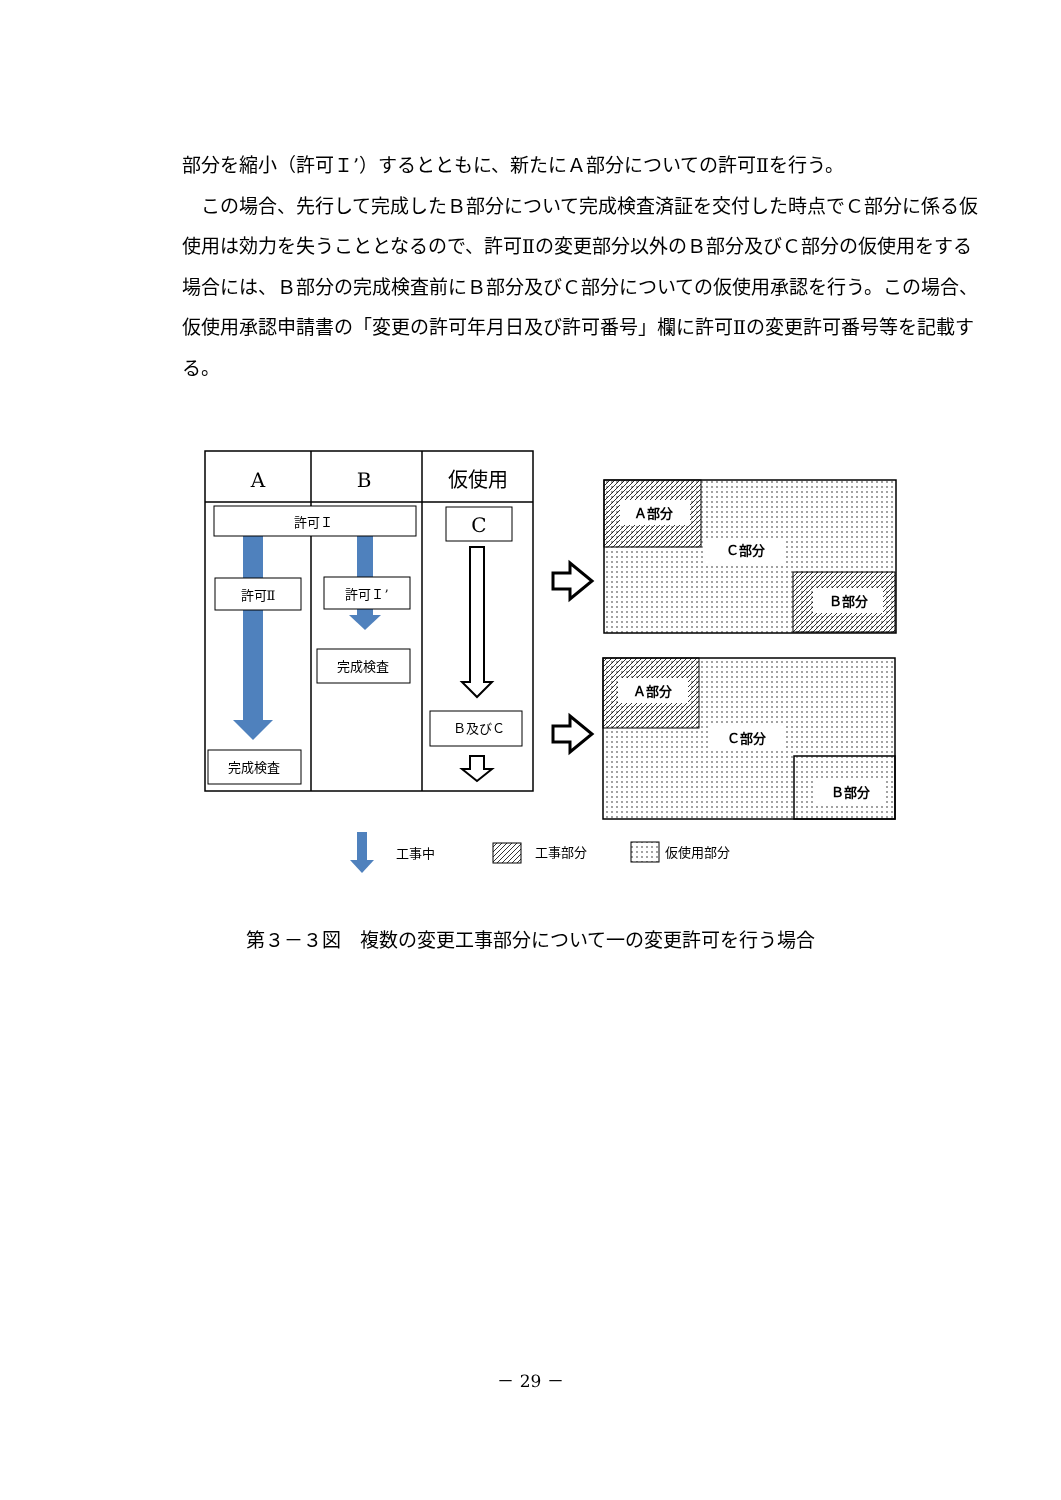部分を縮小（許可Ｉ’）するとともに、新たにＡ部分についての許可Ⅱを行う。
　この場合、先行して完成したＢ部分について完成検査済証を交付した時点でＣ部分に係る仮使用は効力を失うこととなるので、許可Ⅱの変更部分以外のＢ部分及びＣ部分の仮使用をする場合には、Ｂ部分の完成検査前にＢ部分及びＣ部分についての仮使用承認を行う。この場合、仮使用承認申請書の「変更の許可年月日及び許可番号」欄に許可Ⅱの変更許可番号等を記載する。
A
B
仮使用
許可Ｉ
許可Ⅱ
許可Ｉ’
完成検査
完成検査
Ｂ及びＣ
C
Ａ部分
Ｃ部分
Ｂ部分
Ａ部分
Ｃ部分
Ｂ部分
工事中
工事部分
仮使用部分
第３－３図　複数の変更工事部分について一の変更許可を行う場合
－ 29 －